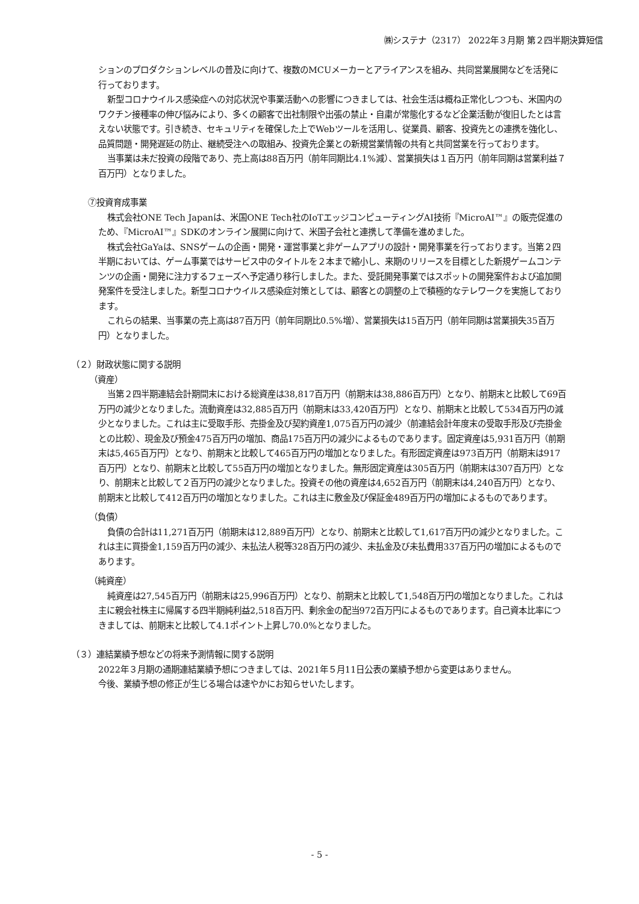㈱システナ（2317） 2022年３月期 第２四半期決算短信
ションのプロダクションレベルの普及に向けて、複数のMCUメーカーとアライアンスを組み、共同営業展開などを活発に行っております。
新型コロナウイルス感染症への対応状況や事業活動への影響につきましては、社会生活は概ね正常化しつつも、米国内のワクチン接種率の伸び悩みにより、多くの顧客で出社制限や出張の禁止・自粛が常態化するなど企業活動が復旧したとは言えない状態です。引き続き、セキュリティを確保した上でWebツールを活用し、従業員、顧客、投資先との連携を強化し、品質問題・開発遅延の防止、継続受注への取組み、投資先企業との新規営業情報の共有と共同営業を行っております。
当事業は未だ投資の段階であり、売上高は88百万円（前年同期比4.1%減）、営業損失は１百万円（前年同期は営業利益７百万円）となりました。
⑦投資育成事業
株式会社ONE Tech Japanは、米国ONE Tech社のIoTエッジコンピューティングAI技術『MicroAI™』の販売促進のため、『MicroAI™』SDKのオンライン展開に向けて、米国子会社と連携して準備を進めました。
株式会社GaYaは、SNSゲームの企画・開発・運営事業と非ゲームアプリの設計・開発事業を行っております。当第２四半期においては、ゲーム事業ではサービス中のタイトルを２本まで縮小し、来期のリリースを目標とした新規ゲームコンテンツの企画・開発に注力するフェーズへ予定通り移行しました。また、受託開発事業ではスポットの開発案件および追加開発案件を受注しました。新型コロナウイルス感染症対策としては、顧客との調整の上で積極的なテレワークを実施しております。
これらの結果、当事業の売上高は87百万円（前年同期比0.5%増）、営業損失は15百万円（前年同期は営業損失35百万円）となりました。
（２）財政状態に関する説明
（資産）
当第２四半期連結会計期間末における総資産は38,817百万円（前期末は38,886百万円）となり、前期末と比較して69百万円の減少となりました。流動資産は32,885百万円（前期末は33,420百万円）となり、前期末と比較して534百万円の減少となりました。これは主に受取手形、売掛金及び契約資産1,075百万円の減少（前連結会計年度末の受取手形及び売掛金との比較）、現金及び預金475百万円の増加、商品175百万円の減少によるものであります。固定資産は5,931百万円（前期末は5,465百万円）となり、前期末と比較して465百万円の増加となりました。有形固定資産は973百万円（前期末は917百万円）となり、前期末と比較して55百万円の増加となりました。無形固定資産は305百万円（前期末は307百万円）となり、前期末と比較して２百万円の減少となりました。投資その他の資産は4,652百万円（前期末は4,240百万円）となり、前期末と比較して412百万円の増加となりました。これは主に敷金及び保証金489百万円の増加によるものであります。
（負債）
負債の合計は11,271百万円（前期末は12,889百万円）となり、前期末と比較して1,617百万円の減少となりました。これは主に買掛金1,159百万円の減少、未払法人税等328百万円の減少、未払金及び未払費用337百万円の増加によるものであります。
（純資産）
純資産は27,545百万円（前期末は25,996百万円）となり、前期末と比較して1,548百万円の増加となりました。これは主に親会社株主に帰属する四半期純利益2,518百万円、剰余金の配当972百万円によるものであります。自己資本比率につきましては、前期末と比較して4.1ポイント上昇し70.0%となりました。
（３）連結業績予想などの将来予測情報に関する説明
2022年３月期の通期連結業績予想につきましては、2021年５月11日公表の業績予想から変更はありません。
今後、業績予想の修正が生じる場合は速やかにお知らせいたします。
- 5 -